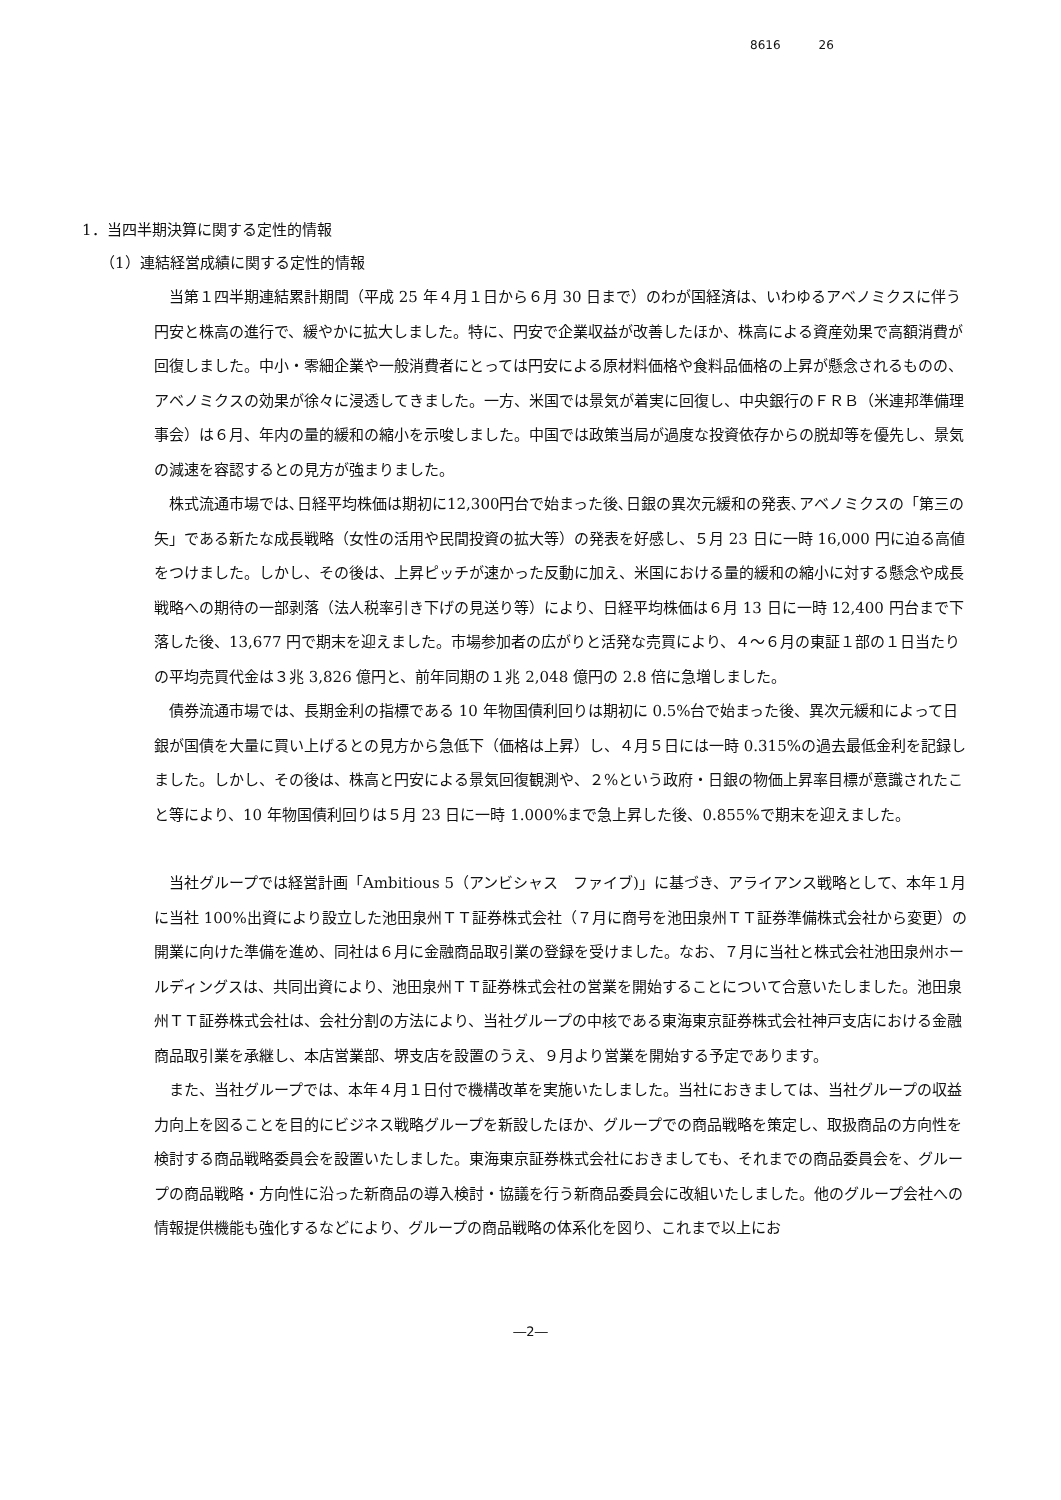8616 26
1．当四半期決算に関する定性的情報
（1）連結経営成績に関する定性的情報
当第１四半期連結累計期間（平成 25 年４月１日から６月 30 日まで）のわが国経済は、いわゆるアベノミクスに伴う円安と株高の進行で、緩やかに拡大しました。特に、円安で企業収益が改善したほか、株高による資産効果で高額消費が回復しました。中小・零細企業や一般消費者にとっては円安による原材料価格や食料品価格の上昇が懸念されるものの、アベノミクスの効果が徐々に浸透してきました。一方、米国では景気が着実に回復し、中央銀行のＦＲＢ（米連邦準備理事会）は６月、年内の量的緩和の縮小を示唆しました。中国では政策当局が過度な投資依存からの脱却等を優先し、景気の減速を容認するとの見方が強まりました。
株式流通市場では､日経平均株価は期初に12,300円台で始まった後､日銀の異次元緩和の発表､アベノミクスの「第三の矢」である新たな成長戦略（女性の活用や民間投資の拡大等）の発表を好感し、５月 23 日に一時 16,000 円に迫る高値をつけました。しかし、その後は、上昇ピッチが速かった反動に加え、米国における量的緩和の縮小に対する懸念や成長戦略への期待の一部剥落（法人税率引き下げの見送り等）により、日経平均株価は６月 13 日に一時 12,400 円台まで下落した後、13,677 円で期末を迎えました。市場参加者の広がりと活発な売買により、４～６月の東証１部の１日当たりの平均売買代金は３兆 3,826 億円と、前年同期の１兆 2,048 億円の 2.8 倍に急増しました。
債券流通市場では、長期金利の指標である 10 年物国債利回りは期初に 0.5%台で始まった後、異次元緩和によって日銀が国債を大量に買い上げるとの見方から急低下（価格は上昇）し、４月５日には一時 0.315%の過去最低金利を記録しました。しかし、その後は、株高と円安による景気回復観測や、２%という政府・日銀の物価上昇率目標が意識されたこと等により、10 年物国債利回りは５月 23 日に一時 1.000%まで急上昇した後、0.855%で期末を迎えました。
当社グループでは経営計画「Ambitious 5（アンビシャス　ファイブ)」に基づき、アライアンス戦略として、本年１月に当社 100%出資により設立した池田泉州ＴＴ証券株式会社（７月に商号を池田泉州ＴＴ証券準備株式会社から変更）の開業に向けた準備を進め、同社は６月に金融商品取引業の登録を受けました。なお、７月に当社と株式会社池田泉州ホールディングスは、共同出資により、池田泉州ＴＴ証券株式会社の営業を開始することについて合意いたしました。池田泉州ＴＴ証券株式会社は、会社分割の方法により、当社グループの中核である東海東京証券株式会社神戸支店における金融商品取引業を承継し、本店営業部、堺支店を設置のうえ、９月より営業を開始する予定であります。
また、当社グループでは、本年４月１日付で機構改革を実施いたしました。当社におきましては、当社グループの収益力向上を図ることを目的にビジネス戦略グループを新設したほか、グループでの商品戦略を策定し、取扱商品の方向性を検討する商品戦略委員会を設置いたしました。東海東京証券株式会社におきましても、それまでの商品委員会を、グループの商品戦略・方向性に沿った新商品の導入検討・協議を行う新商品委員会に改組いたしました。他のグループ会社への情報提供機能も強化するなどにより、グループの商品戦略の体系化を図り、これまで以上にお
―2―